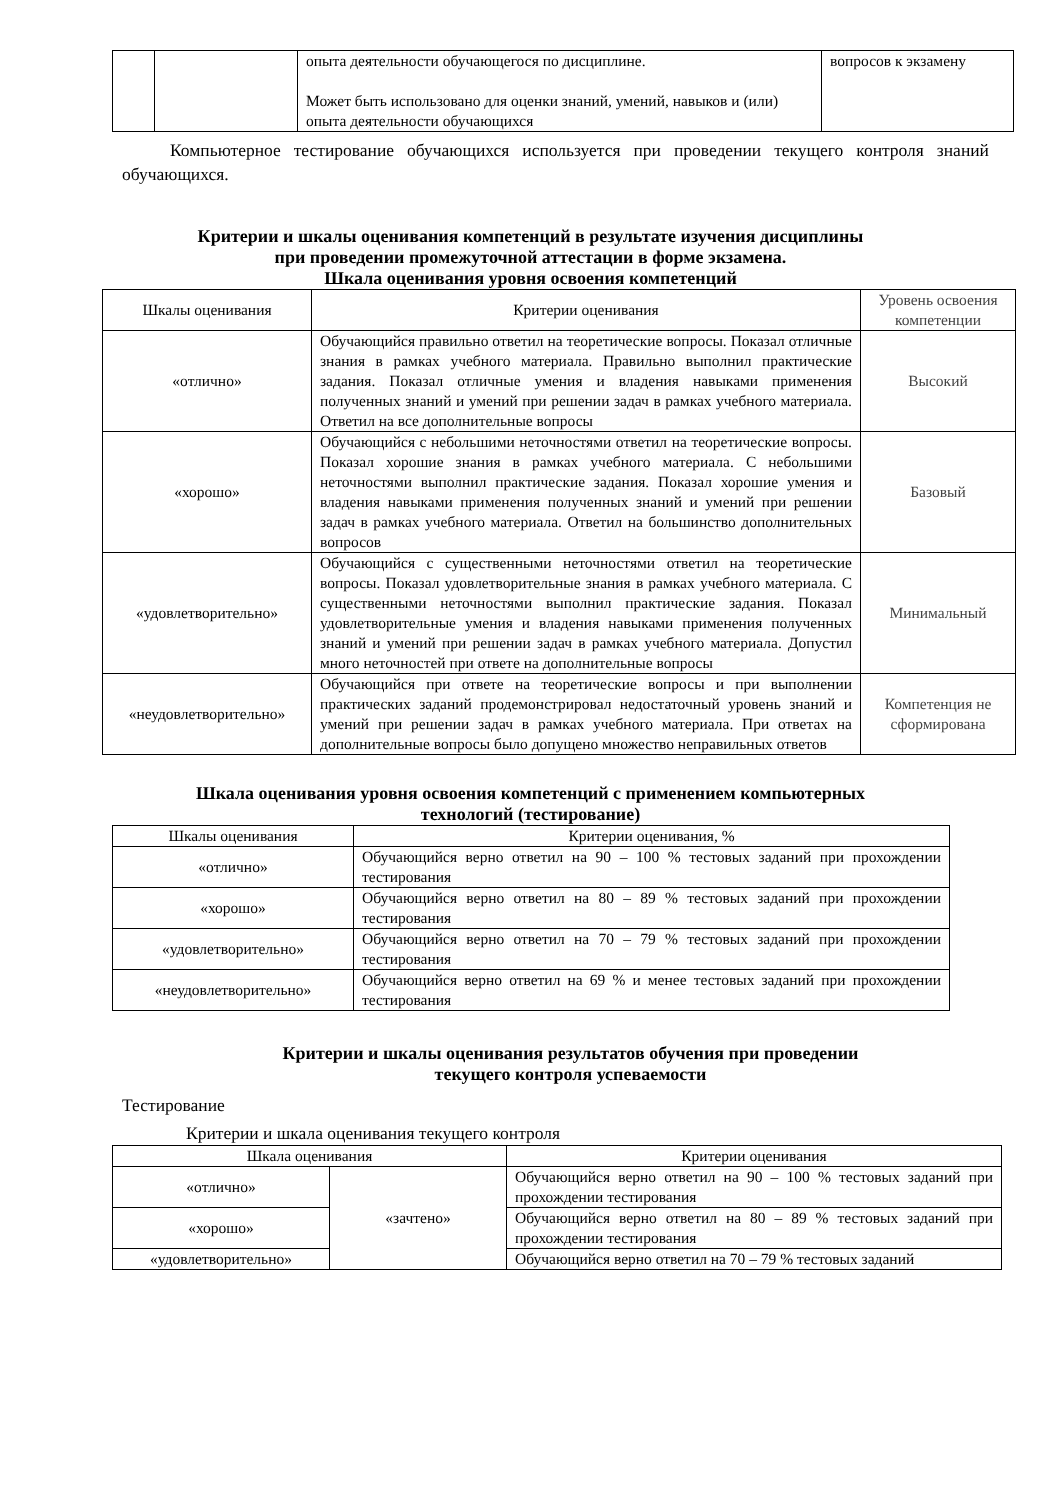| | | опыта деятельности обучающегося по дисциплине. Может быть использовано для оценки знаний, умений, навыков и (или) опыта деятельности обучающихся | вопросов к экзамену |
Компьютерное тестирование обучающихся используется при проведении текущего контроля знаний обучающихся.
Критерии и шкалы оценивания компетенций в результате изучения дисциплины
при проведении промежуточной аттестации в форме экзамена.
Шкала оценивания уровня освоения компетенций
| Шкалы оценивания | Критерии оценивания | Уровень освоения компетенции |
| --- | --- | --- |
| «отлично» | Обучающийся правильно ответил на теоретические вопросы. Показал отличные знания в рамках учебного материала. Правильно выполнил практические задания. Показал отличные умения и владения навыками применения полученных знаний и умений при решении задач в рамках учебного материала. Ответил на все дополнительные вопросы | Высокий |
| «хорошо» | Обучающийся с небольшими неточностями ответил на теоретические вопросы. Показал хорошие знания в рамках учебного материала. С небольшими неточностями выполнил практические задания. Показал хорошие умения и владения навыками применения полученных знаний и умений при решении задач в рамках учебного материала. Ответил на большинство дополнительных вопросов | Базовый |
| «удовлетворительно» | Обучающийся с существенными неточностями ответил на теоретические вопросы. Показал удовлетворительные знания в рамках учебного материала. С существенными неточностями выполнил практические задания. Показал удовлетворительные умения и владения навыками применения полученных знаний и умений при решении задач в рамках учебного материала. Допустил много неточностей при ответе на дополнительные вопросы | Минимальный |
| «неудовлетворительно» | Обучающийся при ответе на теоретические вопросы и при выполнении практических заданий продемонстрировал недостаточный уровень знаний и умений при решении задач в рамках учебного материала. При ответах на дополнительные вопросы было допущено множество неправильных ответов | Компетенция не сформирована |
Шкала оценивания уровня освоения компетенций с применением компьютерных
технологий (тестирование)
| Шкалы оценивания | Критерии оценивания, % |
| --- | --- |
| «отлично» | Обучающийся верно ответил на 90 – 100 % тестовых заданий при прохождении тестирования |
| «хорошо» | Обучающийся верно ответил на 80 – 89 % тестовых заданий при прохождении тестирования |
| «удовлетворительно» | Обучающийся верно ответил на 70 – 79 % тестовых заданий при прохождении тестирования |
| «неудовлетворительно» | Обучающийся верно ответил на 69 % и менее тестовых заданий при прохождении тестирования |
Критерии и шкалы оценивания результатов обучения при проведении
текущего контроля успеваемости
Тестирование
Критерии и шкала оценивания текущего контроля
| Шкала оценивания | | Критерии оценивания |
| --- | --- | --- |
| «отлично» | «зачтено» | Обучающийся верно ответил на 90 – 100 % тестовых заданий при прохождении тестирования |
| «хорошо» | | Обучающийся верно ответил на 80 – 89 % тестовых заданий при прохождении тестирования |
| «удовлетворительно» | | Обучающийся верно ответил на 70 – 79 % тестовых заданий |